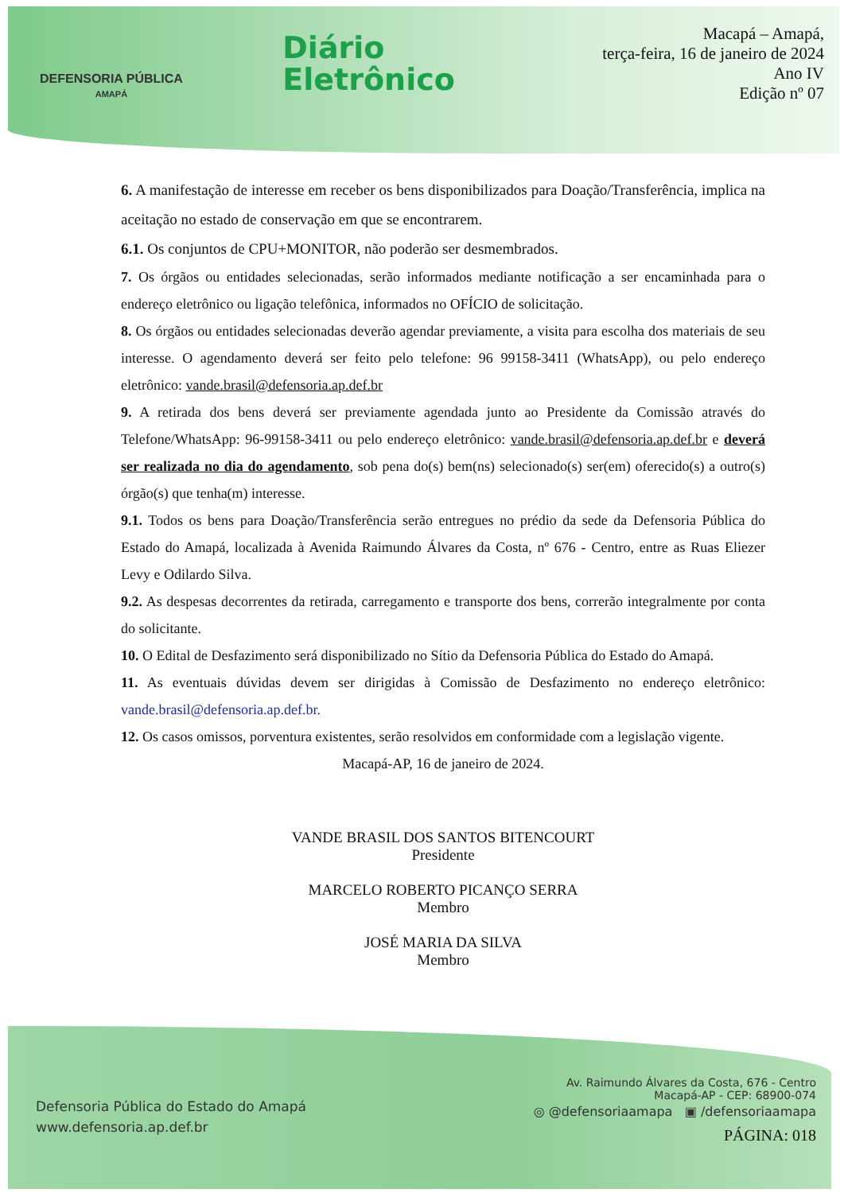DEFENSORIA PÚBLICA
AMAPÁ
Diário
Eletrônico
Macapá – Amapá,
terça-feira, 16 de janeiro de 2024
Ano IV
Edição nº 07
6. A manifestação de interesse em receber os bens disponibilizados para Doação/Transferência, implica na aceitação no estado de conservação em que se encontrarem.
6.1. Os conjuntos de CPU+MONITOR, não poderão ser desmembrados.
7. Os órgãos ou entidades selecionadas, serão informados mediante notificação a ser encaminhada para o endereço eletrônico ou ligação telefônica, informados no OFÍCIO de solicitação.
8. Os órgãos ou entidades selecionadas deverão agendar previamente, a visita para escolha dos materiais de seu interesse. O agendamento deverá ser feito pelo telefone: 96 99158-3411 (WhatsApp), ou pelo endereço eletrônico: vande.brasil@defensoria.ap.def.br
9. A retirada dos bens deverá ser previamente agendada junto ao Presidente da Comissão através do Telefone/WhatsApp: 96-99158-3411 ou pelo endereço eletrônico: vande.brasil@defensoria.ap.def.br e deverá ser realizada no dia do agendamento, sob pena do(s) bem(ns) selecionado(s) ser(em) oferecido(s) a outro(s) órgão(s) que tenha(m) interesse.
9.1. Todos os bens para Doação/Transferência serão entregues no prédio da sede da Defensoria Pública do Estado do Amapá, localizada à Avenida Raimundo Álvares da Costa, nº 676 - Centro, entre as Ruas Eliezer Levy e Odilardo Silva.
9.2. As despesas decorrentes da retirada, carregamento e transporte dos bens, correrão integralmente por conta do solicitante.
10. O Edital de Desfazimento será disponibilizado no Sítio da Defensoria Pública do Estado do Amapá.
11. As eventuais dúvidas devem ser dirigidas à Comissão de Desfazimento no endereço eletrônico: vande.brasil@defensoria.ap.def.br.
12. Os casos omissos, porventura existentes, serão resolvidos em conformidade com a legislação vigente.
Macapá-AP, 16 de janeiro de 2024.
VANDE BRASIL DOS SANTOS BITENCOURT
Presidente
MARCELO ROBERTO PICANÇO SERRA
Membro
JOSÉ MARIA DA SILVA
Membro
Defensoria Pública do Estado do Amapá
www.defensoria.ap.def.br
Av. Raimundo Álvares da Costa, 676 - Centro
Macapá-AP - CEP: 68900-074
◎ @defensoriaamapa ▣ /defensoriaamapa
PÁGINA: 018